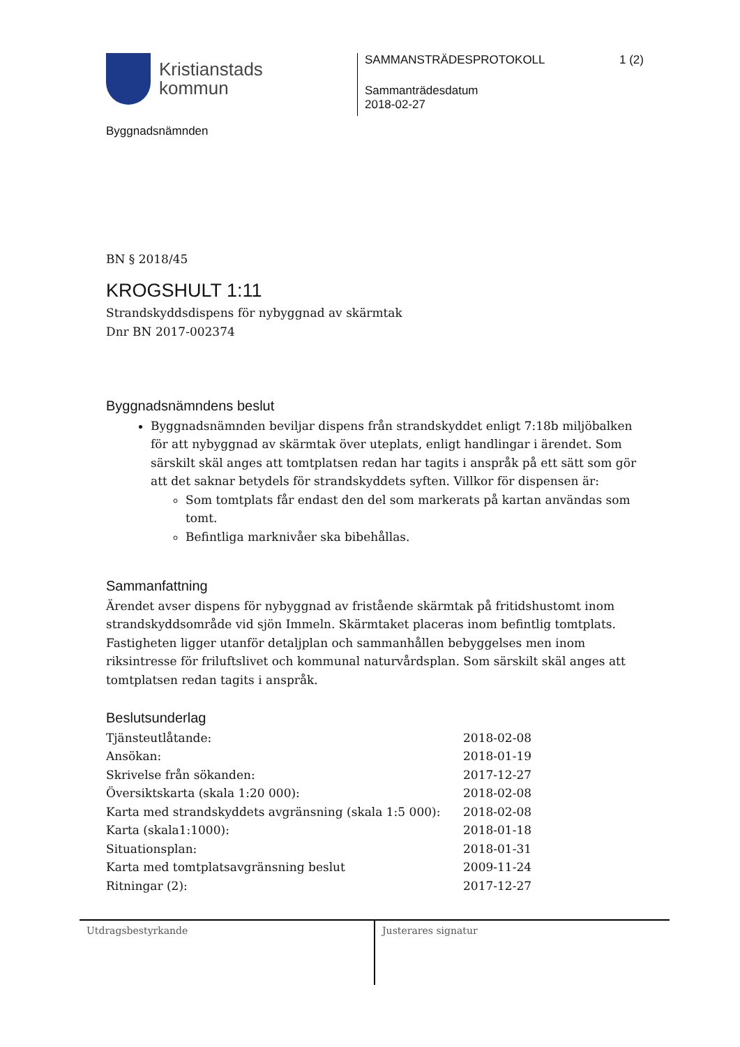Kristianstads
kommun
Byggnadsnämnden
SAMMANSTRÄDESPROTOKOLL 1 (2)
Sammanträdesdatum
2018-02-27
BN § 2018/45
KROGSHULT 1:11
Strandskyddsdispens för nybyggnad av skärmtak
Dnr BN 2017-002374
Byggnadsnämndens beslut
Byggnadsnämnden beviljar dispens från strandskyddet enligt 7:18b miljöbalken för att nybyggnad av skärmtak över uteplats, enligt handlingar i ärendet. Som särskilt skäl anges att tomtplatsen redan har tagits i anspråk på ett sätt som gör att det saknar betydels för strandskyddets syften. Villkor för dispensen är:
Som tomtplats får endast den del som markerats på kartan användas som tomt.
Befintliga marknivåer ska bibehållas.
Sammanfattning
Ärendet avser dispens för nybyggnad av fristående skärmtak på fritidshustomt inom strandskyddsområde vid sjön Immeln. Skärmtaket placeras inom befintlig tomtplats. Fastigheten ligger utanför detaljplan och sammanhållen bebyggelses men inom riksintresse för friluftslivet och kommunal naturvårdsplan. Som särskilt skäl anges att tomtplatsen redan tagits i anspråk.
Beslutsunderlag
| Tjänsteutlåtande: | 2018-02-08 |
| Ansökan: | 2018-01-19 |
| Skrivelse från sökanden: | 2017-12-27 |
| Översiktskarta (skala 1:20 000): | 2018-02-08 |
| Karta med strandskyddets avgränsning (skala 1:5 000): | 2018-02-08 |
| Karta (skala1:1000): | 2018-01-18 |
| Situationsplan: | 2018-01-31 |
| Karta med tomtplatsavgränsning beslut | 2009-11-24 |
| Ritningar (2): | 2017-12-27 |
Utdragsbestyrkande Justerares signatur